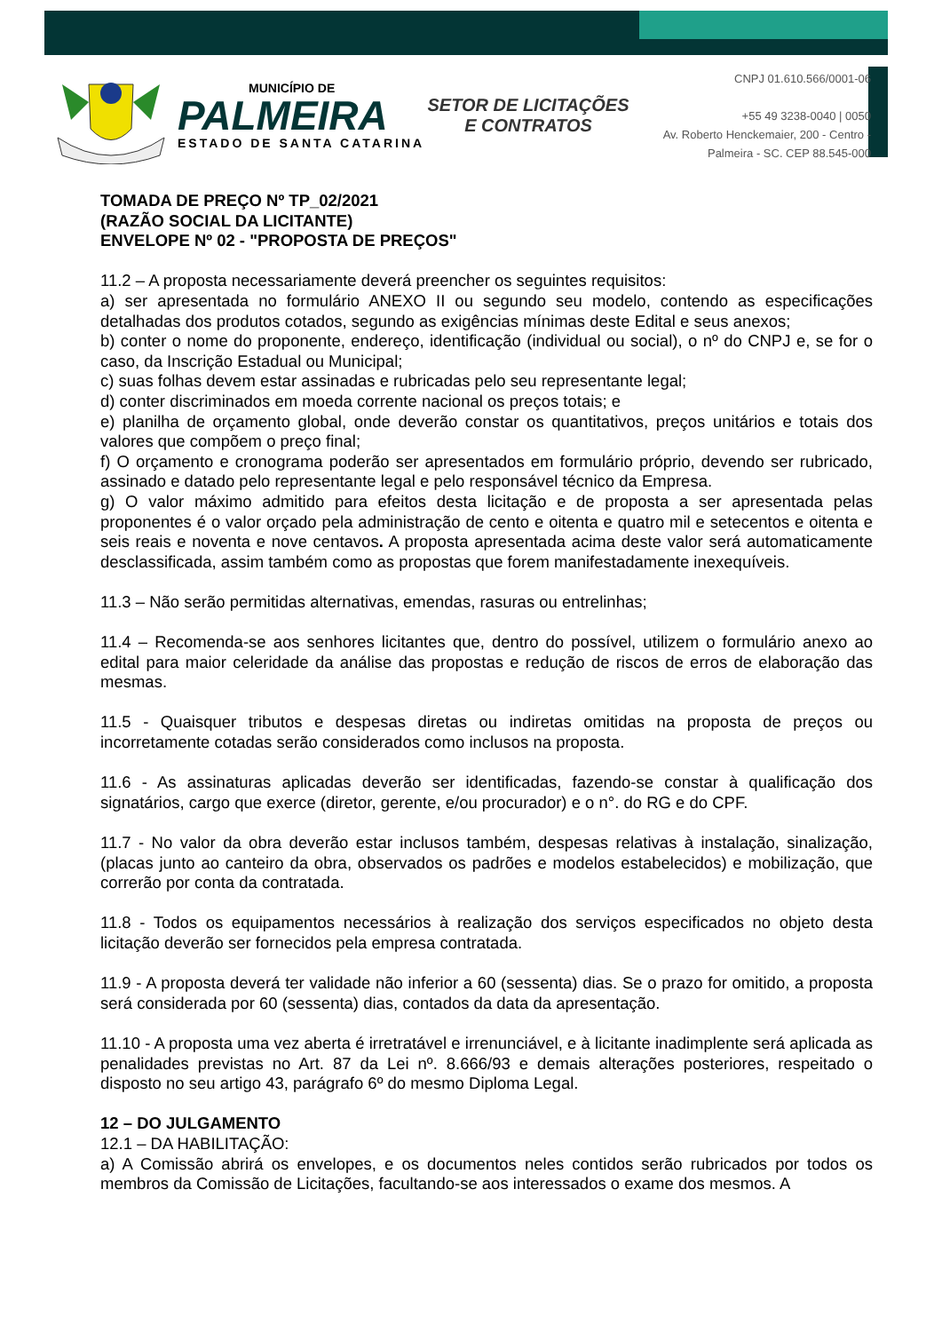MUNICÍPIO DE
PALMEIRA
ESTADO DE SANTA CATARINA
SETOR DE LICITAÇÕES E CONTRATOS
CNPJ 01.610.566/0001-06
+55 49 3238-0040 | 0050
Av. Roberto Henckemaier, 200 - Centro -
Palmeira - SC. CEP 88.545-000
TOMADA DE PREÇO Nº TP_02/2021
(RAZÃO SOCIAL DA LICITANTE)
ENVELOPE Nº 02 - "PROPOSTA DE PREÇOS"
11.2 – A proposta necessariamente deverá preencher os seguintes requisitos:
a) ser apresentada no formulário ANEXO II ou segundo seu modelo, contendo as especificações detalhadas dos produtos cotados, segundo as exigências mínimas deste Edital e seus anexos;
b) conter o nome do proponente, endereço, identificação (individual ou social), o nº do CNPJ e, se for o caso, da Inscrição Estadual ou Municipal;
c) suas folhas devem estar assinadas e rubricadas pelo seu representante legal;
d) conter discriminados em moeda corrente nacional os preços totais; e
e) planilha de orçamento global, onde deverão constar os quantitativos, preços unitários e totais dos valores que compõem o preço final;
f) O orçamento e cronograma poderão ser apresentados em formulário próprio, devendo ser rubricado, assinado e datado pelo representante legal e pelo responsável técnico da Empresa.
g) O valor máximo admitido para efeitos desta licitação e de proposta a ser apresentada pelas proponentes é o valor orçado pela administração de cento e oitenta e quatro mil e setecentos e oitenta e seis reais e noventa e nove centavos. A proposta apresentada acima deste valor será automaticamente desclassificada, assim também como as propostas que forem manifestadamente inexequíveis.
11.3 – Não serão permitidas alternativas, emendas, rasuras ou entrelinhas;
11.4 – Recomenda-se aos senhores licitantes que, dentro do possível, utilizem o formulário anexo ao edital para maior celeridade da análise das propostas e redução de riscos de erros de elaboração das mesmas.
11.5 - Quaisquer tributos e despesas diretas ou indiretas omitidas na proposta de preços ou incorretamente cotadas serão considerados como inclusos na proposta.
11.6 - As assinaturas aplicadas deverão ser identificadas, fazendo-se constar à qualificação dos signatários, cargo que exerce (diretor, gerente, e/ou procurador) e o n°. do RG e do CPF.
11.7 - No valor da obra deverão estar inclusos também, despesas relativas à instalação, sinalização, (placas junto ao canteiro da obra, observados os padrões e modelos estabelecidos) e mobilização, que correrão por conta da contratada.
11.8 - Todos os equipamentos necessários à realização dos serviços especificados no objeto desta licitação deverão ser fornecidos pela empresa contratada.
11.9 - A proposta deverá ter validade não inferior a 60 (sessenta) dias. Se o prazo for omitido, a proposta será considerada por 60 (sessenta) dias, contados da data da apresentação.
11.10 - A proposta uma vez aberta é irretratável e irrenunciável, e à licitante inadimplente será aplicada as penalidades previstas no Art. 87 da Lei nº. 8.666/93 e demais alterações posteriores, respeitado o disposto no seu artigo 43, parágrafo 6º do mesmo Diploma Legal.
12 – DO JULGAMENTO
12.1 – DA HABILITAÇÃO:
a) A Comissão abrirá os envelopes, e os documentos neles contidos serão rubricados por todos os membros da Comissão de Licitações, facultando-se aos interessados o exame dos mesmos. A